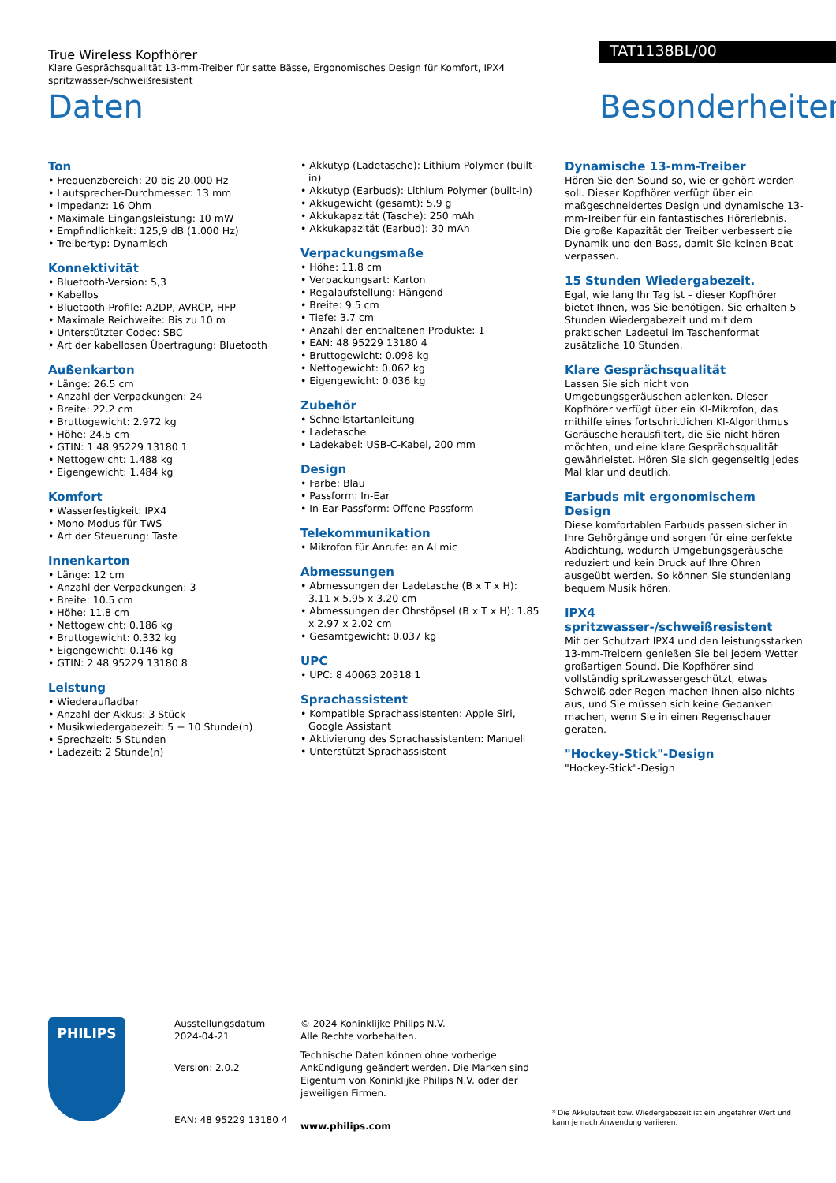True Wireless Kopfhörer
Klare Gesprächsqualität 13-mm-Treiber für satte Bässe, Ergonomisches Design für Komfort, IPX4 spritzwasser-/schweißresistent
Daten
TAT1138BL/00
Besonderheiten
Ton
• Frequenzbereich: 20 bis 20.000 Hz
• Lautsprecher-Durchmesser: 13 mm
• Impedanz: 16 Ohm
• Maximale Eingangsleistung: 10 mW
• Empfindlichkeit: 125,9 dB (1.000 Hz)
• Treibertyp: Dynamisch
Konnektivität
• Bluetooth-Version: 5,3
• Kabellos
• Bluetooth-Profile: A2DP, AVRCP, HFP
• Maximale Reichweite: Bis zu 10 m
• Unterstützter Codec: SBC
• Art der kabellosen Übertragung: Bluetooth
Außenkarton
• Länge: 26.5 cm
• Anzahl der Verpackungen: 24
• Breite: 22.2 cm
• Bruttogewicht: 2.972 kg
• Höhe: 24.5 cm
• GTIN: 1 48 95229 13180 1
• Nettogewicht: 1.488 kg
• Eigengewicht: 1.484 kg
Komfort
• Wasserfestigkeit: IPX4
• Mono-Modus für TWS
• Art der Steuerung: Taste
Innenkarton
• Länge: 12 cm
• Anzahl der Verpackungen: 3
• Breite: 10.5 cm
• Höhe: 11.8 cm
• Nettogewicht: 0.186 kg
• Bruttogewicht: 0.332 kg
• Eigengewicht: 0.146 kg
• GTIN: 2 48 95229 13180 8
Leistung
• Wiederaufladbar
• Anzahl der Akkus: 3 Stück
• Musikwiedergabezeit: 5 + 10 Stunde(n)
• Sprechzeit: 5 Stunden
• Ladezeit: 2 Stunde(n)
• Akkutyp (Ladetasche): Lithium Polymer (built-in)
• Akkutyp (Earbuds): Lithium Polymer (built-in)
• Akkugewicht (gesamt): 5.9 g
• Akkukapazität (Tasche): 250 mAh
• Akkukapazität (Earbud): 30 mAh
Verpackungsmaße
• Höhe: 11.8 cm
• Verpackungsart: Karton
• Regalaufstellung: Hängend
• Breite: 9.5 cm
• Tiefe: 3.7 cm
• Anzahl der enthaltenen Produkte: 1
• EAN: 48 95229 13180 4
• Bruttogewicht: 0.098 kg
• Nettogewicht: 0.062 kg
• Eigengewicht: 0.036 kg
Zubehör
• Schnellstartanleitung
• Ladetasche
• Ladekabel: USB-C-Kabel, 200 mm
Design
• Farbe: Blau
• Passform: In-Ear
• In-Ear-Passform: Offene Passform
Telekommunikation
• Mikrofon für Anrufe: an AI mic
Abmessungen
• Abmessungen der Ladetasche (B x T x H): 3.11 x 5.95 x 3.20 cm
• Abmessungen der Ohrstöpsel (B x T x H): 1.85 x 2.97 x 2.02 cm
• Gesamtgewicht: 0.037 kg
UPC
• UPC: 8 40063 20318 1
Sprachassistent
• Kompatible Sprachassistenten: Apple Siri, Google Assistant
• Aktivierung des Sprachassistenten: Manuell
• Unterstützt Sprachassistent
Dynamische 13-mm-Treiber
Hören Sie den Sound so, wie er gehört werden soll. Dieser Kopfhörer verfügt über ein maßgeschneidertes Design und dynamische 13-mm-Treiber für ein fantastisches Hörerlebnis. Die große Kapazität der Treiber verbessert die Dynamik und den Bass, damit Sie keinen Beat verpassen.
15 Stunden Wiedergabezeit.
Egal, wie lang Ihr Tag ist – dieser Kopfhörer bietet Ihnen, was Sie benötigen. Sie erhalten 5 Stunden Wiedergabezeit und mit dem praktischen Ladeetui im Taschenformat zusätzliche 10 Stunden.
Klare Gesprächsqualität
Lassen Sie sich nicht von Umgebungsgeräuschen ablenken. Dieser Kopfhörer verfügt über ein KI-Mikrofon, das mithilfe eines fortschrittlichen KI-Algorithmus Geräusche herausfiltert, die Sie nicht hören möchten, und eine klare Gesprächsqualität gewährleistet. Hören Sie sich gegenseitig jedes Mal klar und deutlich.
Earbuds mit ergonomischem Design
Diese komfortablen Earbuds passen sicher in Ihre Gehörgänge und sorgen für eine perfekte Abdichtung, wodurch Umgebungsgeräusche reduziert und kein Druck auf Ihre Ohren ausgeübt werden. So können Sie stundenlang bequem Musik hören.
IPX4 spritzwasser-/schweißresistent
Mit der Schutzart IPX4 und den leistungsstarken 13-mm-Treibern genießen Sie bei jedem Wetter großartigen Sound. Die Kopfhörer sind vollständig spritzwassergeschützt, etwas Schweiß oder Regen machen ihnen also nichts aus, und Sie müssen sich keine Gedanken machen, wenn Sie in einen Regenschauer geraten.
"Hockey-Stick"-Design
"Hockey-Stick"-Design
PHILIPS
Ausstellungsdatum
2024-04-21
Version: 2.0.2
EAN: 48 95229 13180 4
© 2024 Koninklijke Philips N.V.
Alle Rechte vorbehalten.
Technische Daten können ohne vorherige Ankündigung geändert werden. Die Marken sind Eigentum von Koninklijke Philips N.V. oder der jeweiligen Firmen.
www.philips.com
* Die Akkulaufzeit bzw. Wiedergabezeit ist ein ungefährer Wert und kann je nach Anwendung variieren.